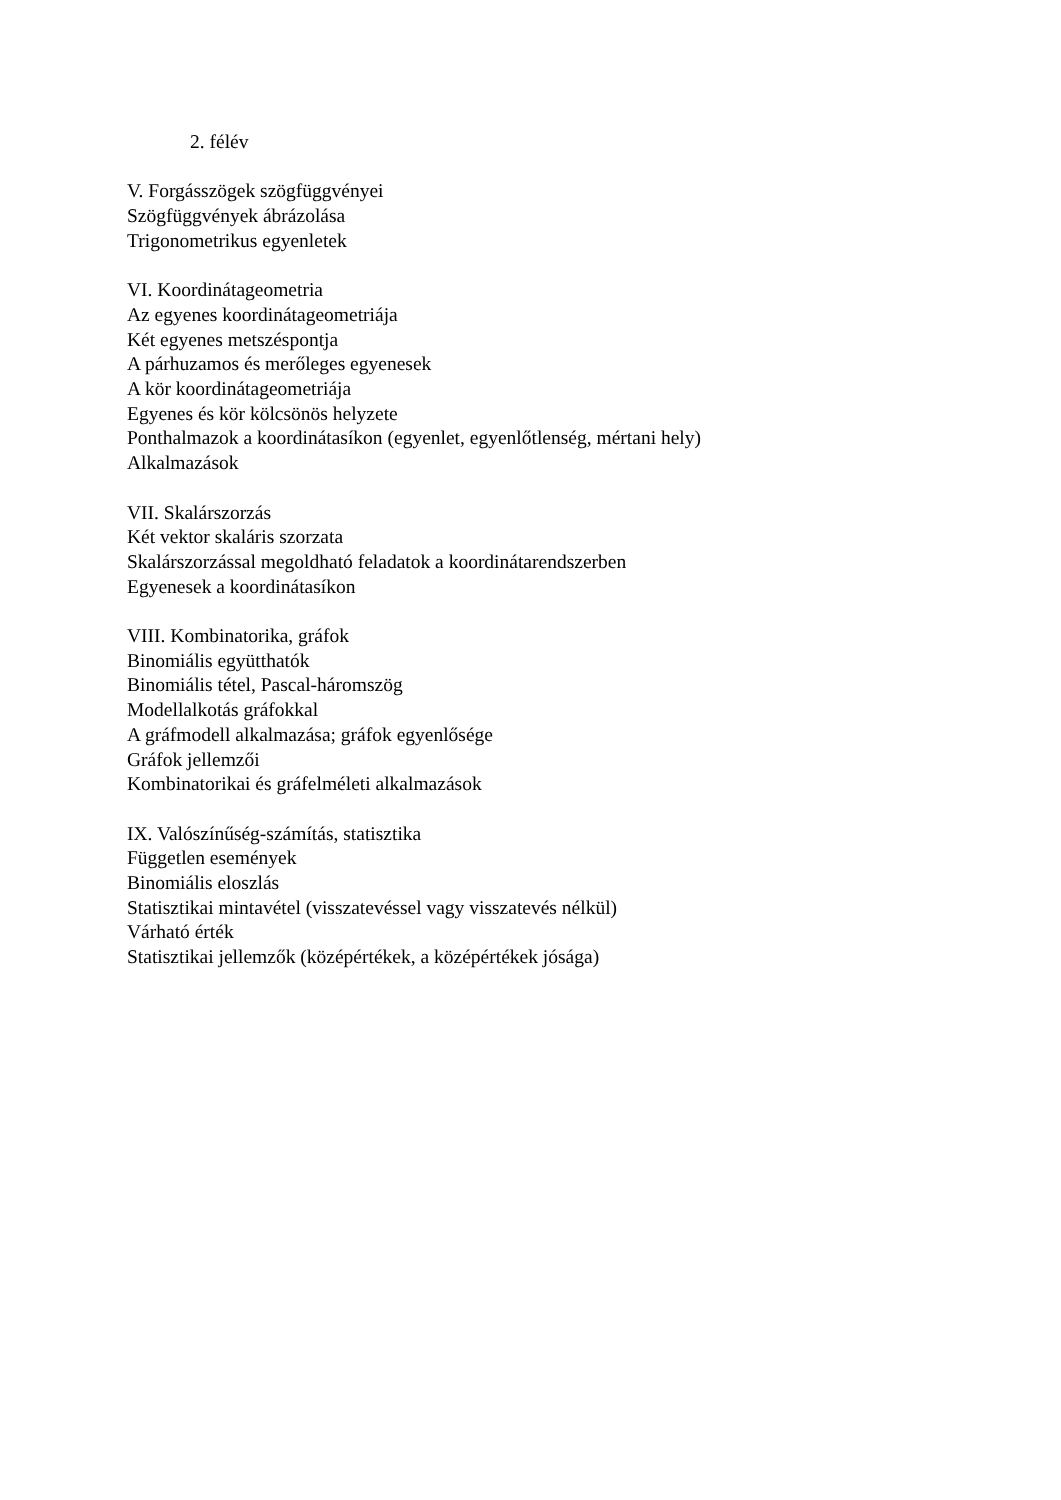2. félév
V. Forgásszögek szögfüggvényei
Szögfüggvények ábrázolása
Trigonometrikus egyenletek
VI. Koordinátageometria
Az egyenes koordinátageometriája
Két egyenes metszéspontja
A párhuzamos és merőleges egyenesek
A kör koordinátageometriája
Egyenes és kör kölcsönös helyzete
Ponthalmazok a koordinátasíkon (egyenlet, egyenlőtlenség, mértani hely)
Alkalmazások
VII. Skalárszorzás
Két vektor skaláris szorzata
Skalárszorzással megoldható feladatok a koordinátarendszerben
Egyenesek a koordinátasíkon
VIII. Kombinatorika, gráfok
Binomiális együtthatók
Binomiális tétel, Pascal-háromszög
Modellalkotás gráfokkal
A gráfmodell alkalmazása; gráfok egyenlősége
Gráfok jellemzői
Kombinatorikai és gráfelméleti alkalmazások
IX. Valószínűség-számítás, statisztika
Független események
Binomiális eloszlás
Statisztikai mintavétel (visszatevéssel vagy visszatevés nélkül)
Várható érték
Statisztikai jellemzők (középértékek, a középértékek jósága)